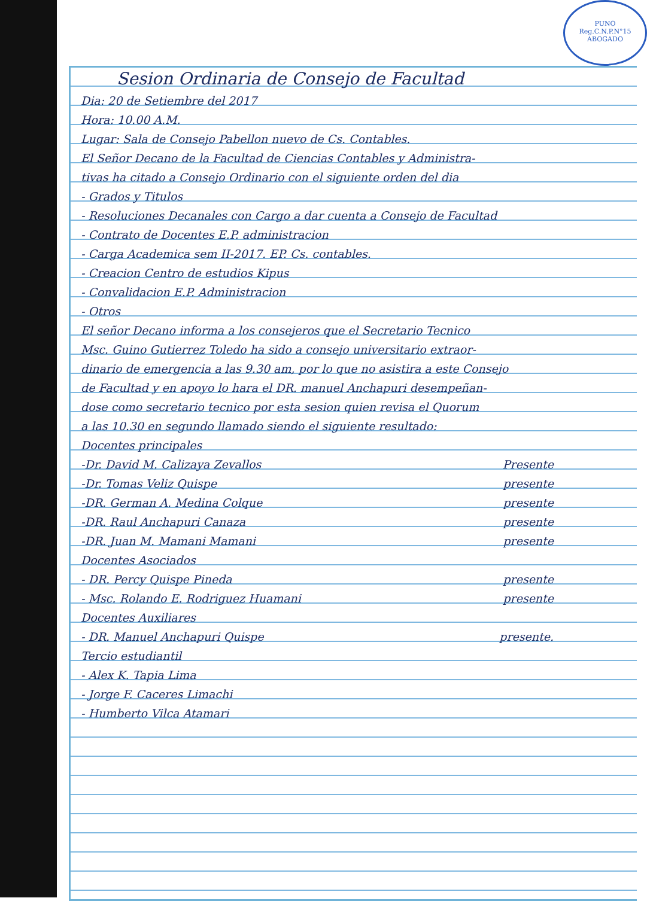PUNO
Reg.C.N.P.N°15
ABOGADO
Sesion Ordinaria de Consejo de Facultad
Dia: 20 de Setiembre del 2017
Hora: 10.00 A.M.
Lugar: Sala de Consejo Pabellon nuevo de Cs. Contables.
El Señor Decano de la Facultad de Ciencias Contables y Administra-
tivas ha citado a Consejo Ordinario con el siguiente orden del dia
- Grados y Titulos
- Resoluciones Decanales con Cargo a dar cuenta a Consejo de Facultad
- Contrato de Docentes E.P. administracion
- Carga Academica sem II-2017. EP. Cs. contables.
- Creacion Centro de estudios Kipus
- Convalidacion E.P. Administracion
- Otros
El señor Decano informa a los consejeros que el Secretario Tecnico
Msc. Guino Gutierrez Toledo ha sido a consejo universitario extraor-
dinario de emergencia a las 9.30 am, por lo que no asistira a este Consejo
de Facultad y en apoyo lo hara el DR. manuel Anchapuri desempeñan-
dose como secretario tecnico por esta sesion quien revisa el Quorum
a las 10.30 en segundo llamado siendo el siguiente resultado:
Docentes principales
-Dr. David M. Calizaya Zevallos Presente
-Dr. Tomas Veliz Quispe presente
-DR. German A. Medina Colque presente
-DR. Raul Anchapuri Canaza presente
-DR. Juan M. Mamani Mamani presente
Docentes Asociados
- DR. Percy Quispe Pineda presente
- Msc. Rolando E. Rodriguez Huamani presente
Docentes Auxiliares
- DR. Manuel Anchapuri Quispe presente.
Tercio estudiantil
- Alex K. Tapia Lima
- Jorge F. Caceres Limachi
- Humberto Vilca Atamari